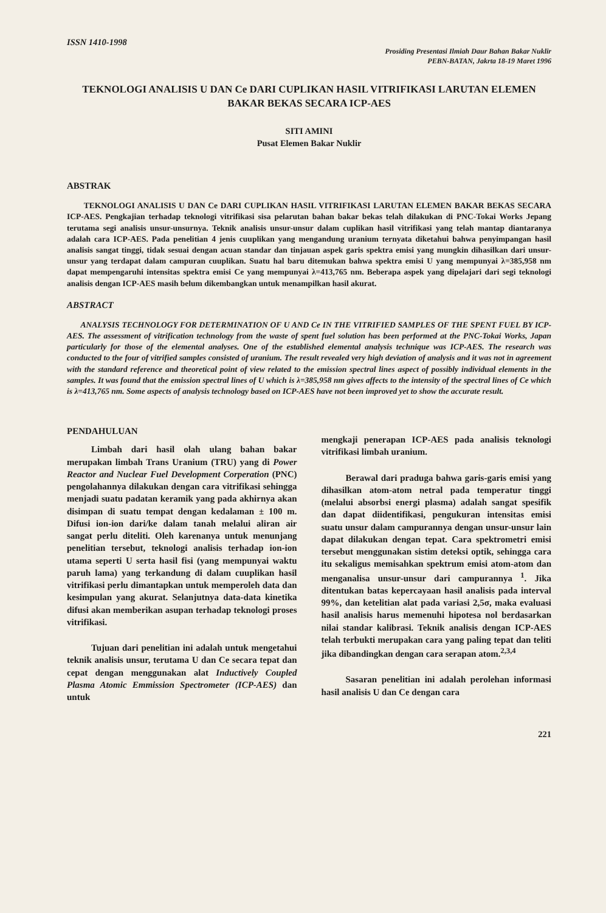ISSN 1410-1998
Prosiding Presentasi Ilmiah Daur Bahan Bakar Nuklir
PEBN-BATAN, Jakrta 18-19 Maret 1996
TEKNOLOGI ANALISIS U DAN Ce DARI CUPLIKAN HASIL VITRIFIKASI LARUTAN ELEMEN BAKAR BEKAS SECARA ICP-AES
SITI AMINI
Pusat Elemen Bakar Nuklir
ABSTRAK
TEKNOLOGI ANALISIS U DAN Ce DARI CUPLIKAN HASIL VITRIFIKASI LARUTAN ELEMEN BAKAR BEKAS SECARA ICP-AES. Pengkajian terhadap teknologi vitrifikasi sisa pelarutan bahan bakar bekas telah dilakukan di PNC-Tokai Works Jepang terutama segi analisis unsur-unsurnya. Teknik analisis unsur-unsur dalam cuplikan hasil vitrifikasi yang telah mantap diantaranya adalah cara ICP-AES. Pada penelitian 4 jenis cuuplikan yang mengandung uranium ternyata diketahui bahwa penyimpangan hasil analisis sangat tinggi, tidak sesuai dengan acuan standar dan tinjauan aspek garis spektra emisi yang mungkin dihasilkan dari unsur-unsur yang terdapat dalam campuran cuuplikan. Suatu hal baru ditemukan bahwa spektra emisi U yang mempunyai λ=385,958 nm dapat mempengaruhi intensitas spektra emisi Ce yang mempunyai λ=413,765 nm. Beberapa aspek yang dipelajari dari segi teknologi analisis dengan ICP-AES masih belum dikembangkan untuk menampilkan hasil akurat.
ABSTRACT
ANALYSIS TECHNOLOGY FOR DETERMINATION OF U AND Ce IN THE VITRIFIED SAMPLES OF THE SPENT FUEL BY ICP-AES. The assessment of vitrification technology from the waste of spent fuel solution has been performed at the PNC-Tokai Works, Japan particularly for those of the elemental analyses. One of the established elemental analysis technique was ICP-AES. The research was conducted to the four of vitrified samples consisted of uranium. The result revealed very high deviation of analysis and it was not in agreement with the standard reference and theoretical point of view related to the emission spectral lines aspect of possibly individual elements in the samples. It was found that the emission spectral lines of U which is λ=385,958 nm gives affects to the intensity of the spectral lines of Ce which is λ=413,765 nm. Some aspects of analysis technology based on ICP-AES have not been improved yet to show the accurate result.
PENDAHULUAN
Limbah dari hasil olah ulang bahan bakar merupakan limbah Trans Uranium (TRU) yang di Power Reactor and Nuclear Fuel Development Corperation (PNC) pengolahannya dilakukan dengan cara vitrifikasi sehingga menjadi suatu padatan keramik yang pada akhirnya akan disimpan di suatu tempat dengan kedalaman ± 100 m. Difusi ion-ion dari/ke dalam tanah melalui aliran air sangat perlu diteliti. Oleh karenanya untuk menunjang penelitian tersebut, teknologi analisis terhadap ion-ion utama seperti U serta hasil fisi (yang mempunyai waktu paruh lama) yang terkandung di dalam cuuplikan hasil vitrifikasi perlu dimantapkan untuk memperoleh data dan kesimpulan yang akurat. Selanjutnya data-data kinetika difusi akan memberikan asupan terhadap teknologi proses vitrifikasi.
Tujuan dari penelitian ini adalah untuk mengetahui teknik analisis unsur, terutama U dan Ce secara tepat dan cepat dengan menggunakan alat Inductively Coupled Plasma Atomic Emmission Spectrometer (ICP-AES) dan untuk
mengkaji penerapan ICP-AES pada analisis teknologi vitrifikasi limbah uranium.
Berawal dari praduga bahwa garis-garis emisi yang dihasilkan atom-atom netral pada temperatur tinggi (melalui absorbsi energi plasma) adalah sangat spesifik dan dapat diidentifikasi, pengukuran intensitas emisi suatu unsur dalam campurannya dengan unsur-unsur lain dapat dilakukan dengan tepat. Cara spektrometri emisi tersebut menggunakan sistim deteksi optik, sehingga cara itu sekaligus memisahkan spektrum emisi atom-atom dan menganalisa unsur-unsur dari campurannya <sup>1</sup>. Jika ditentukan batas kepercayaan hasil analisis pada interval 99%, dan ketelitian alat pada variasi 2,5σ, maka evaluasi hasil analisis harus memenuhi hipotesa nol berdasarkan nilai standar kalibrasi. Teknik analisis dengan ICP-AES telah terbukti merupakan cara yang paling tepat dan teliti jika dibandingkan dengan cara serapan atom.<sup>2,3,4</sup>
Sasaran penelitian ini adalah perolehan informasi hasil analisis U dan Ce dengan cara
221